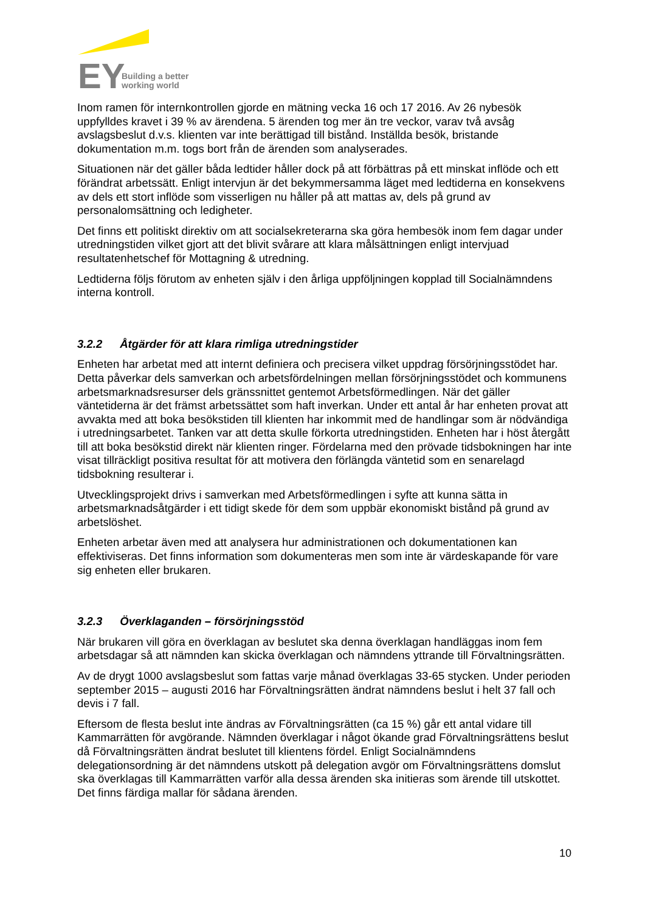EY
Building a better
working world
Inom ramen för internkontrollen gjorde en mätning vecka 16 och 17 2016. Av 26 nybesök uppfylldes kravet i 39 % av ärendena. 5 ärenden tog mer än tre veckor, varav två avsåg avslagsbeslut d.v.s. klienten var inte berättigad till bistånd. Inställda besök, bristande dokumentation m.m. togs bort från de ärenden som analyserades.
Situationen när det gäller båda ledtider håller dock på att förbättras på ett minskat inflöde och ett förändrat arbetssätt. Enligt intervjun är det bekymmersamma läget med ledtiderna en konsekvens av dels ett stort inflöde som visserligen nu håller på att mattas av, dels på grund av personalomsättning och ledigheter.
Det finns ett politiskt direktiv om att socialsekreterarna ska göra hembesök inom fem dagar under utredningstiden vilket gjort att det blivit svårare att klara målsättningen enligt intervjuad resultatenhetschef för Mottagning & utredning.
Ledtiderna följs förutom av enheten själv i den årliga uppföljningen kopplad till Socialnämndens interna kontroll.
3.2.2 Åtgärder för att klara rimliga utredningstider
Enheten har arbetat med att internt definiera och precisera vilket uppdrag försörjningsstödet har. Detta påverkar dels samverkan och arbetsfördelningen mellan försörjningsstödet och kommunens arbetsmarknadsresurser dels gränssnittet gentemot Arbetsförmedlingen. När det gäller väntetiderna är det främst arbetssättet som haft inverkan. Under ett antal år har enheten provat att avvakta med att boka besökstiden till klienten har inkommit med de handlingar som är nödvändiga i utredningsarbetet. Tanken var att detta skulle förkorta utredningstiden. Enheten har i höst återgått till att boka besökstid direkt när klienten ringer. Fördelarna med den prövade tidsbokningen har inte visat tillräckligt positiva resultat för att motivera den förlängda väntetid som en senarelagd tidsbokning resulterar i.
Utvecklingsprojekt drivs i samverkan med Arbetsförmedlingen i syfte att kunna sätta in arbetsmarknadsåtgärder i ett tidigt skede för dem som uppbär ekonomiskt bistånd på grund av arbetslöshet.
Enheten arbetar även med att analysera hur administrationen och dokumentationen kan effektiviseras. Det finns information som dokumenteras men som inte är värdeskapande för vare sig enheten eller brukaren.
3.2.3 Överklaganden – försörjningsstöd
När brukaren vill göra en överklagan av beslutet ska denna överklagan handläggas inom fem arbetsdagar så att nämnden kan skicka överklagan och nämndens yttrande till Förvaltningsrätten.
Av de drygt 1000 avslagsbeslut som fattas varje månad överklagas 33-65 stycken. Under perioden september 2015 – augusti 2016 har Förvaltningsrätten ändrat nämndens beslut i helt 37 fall och devis i 7 fall.
Eftersom de flesta beslut inte ändras av Förvaltningsrätten (ca 15 %) går ett antal vidare till Kammarrätten för avgörande. Nämnden överklagar i något ökande grad Förvaltningsrättens beslut då Förvaltningsrätten ändrat beslutet till klientens fördel. Enligt Socialnämndens delegationsordning är det nämndens utskott på delegation avgör om Förvaltningsrättens domslut ska överklagas till Kammarrätten varför alla dessa ärenden ska initieras som ärende till utskottet. Det finns färdiga mallar för sådana ärenden.
10